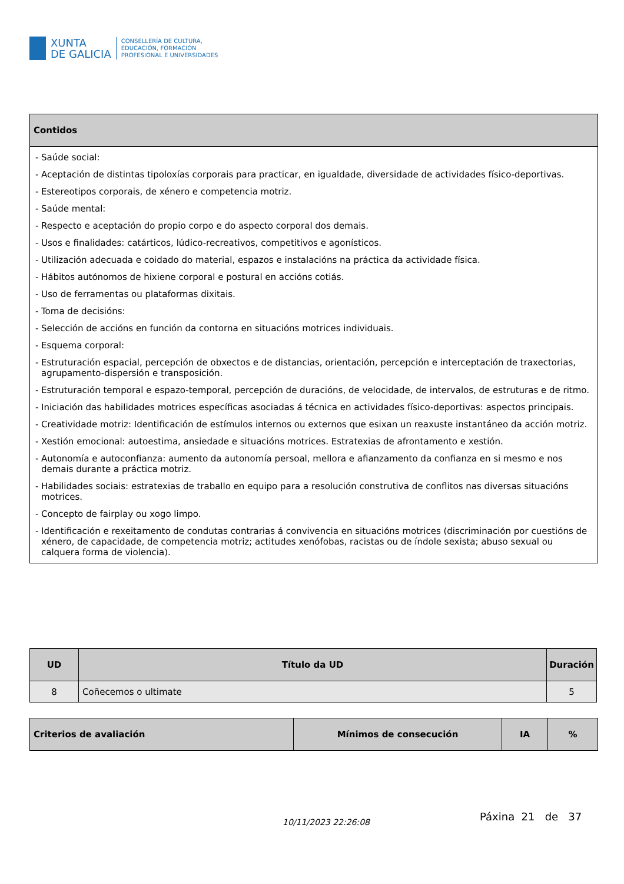XUNTA
DE GALICIA
CONSELLERÍA DE CULTURA,
EDUCACIÓN, FORMACIÓN
PROFESIONAL E UNIVERSIDADES
| Contidos |
| --- |
| - Saúde social: - Aceptación de distintas tipoloxías corporais para practicar, en igualdade, diversidade de actividades físico-deportivas. - Estereotipos corporais, de xénero e competencia motriz. - Saúde mental: - Respecto e aceptación do propio corpo e do aspecto corporal dos demais. - Usos e finalidades: catárticos, lúdico-recreativos, competitivos e agonísticos. - Utilización adecuada e coidado do material, espazos e instalacións na práctica da actividade física. - Hábitos autónomos de hixiene corporal e postural en accións cotiás. - Uso de ferramentas ou plataformas dixitais. - Toma de decisións: - Selección de accións en función da contorna en situacións motrices individuais. - Esquema corporal: - Estruturación espacial, percepción de obxectos e de distancias, orientación, percepción e interceptación de traxectorias, agrupamento-dispersión e transposición. - Estruturación temporal e espazo-temporal, percepción de duracións, de velocidade, de intervalos, de estruturas e de ritmo. - Iniciación das habilidades motrices específicas asociadas á técnica en actividades físico-deportivas: aspectos principais. - Creatividade motriz: Identificación de estímulos internos ou externos que esixan un reaxuste instantáneo da acción motriz. - Xestión emocional: autoestima, ansiedade e situacións motrices. Estratexias de afrontamento e xestión. - Autonomía e autoconfianza: aumento da autonomía persoal, mellora e afianzamento da confianza en si mesmo e nos demais durante a práctica motriz. - Habilidades sociais: estratexias de traballo en equipo para a resolución construtiva de conflitos nas diversas situacións motrices. - Concepto de fairplay ou xogo limpo. - Identificación e rexeitamento de condutas contrarias á convivencia en situacións motrices (discriminación por cuestións de xénero, de capacidade, de competencia motriz; actitudes xenófobas, racistas ou de índole sexista; abuso sexual ou calquera forma de violencia). |
| UD | Título da UD | Duración |
| --- | --- | --- |
| 8 | Coñecemos o ultimate | 5 |
| Criterios de avaliación | Mínimos de consecución | IA | % |
| --- | --- | --- | --- |
10/11/2023 22:26:08 Páxina 21 de 37